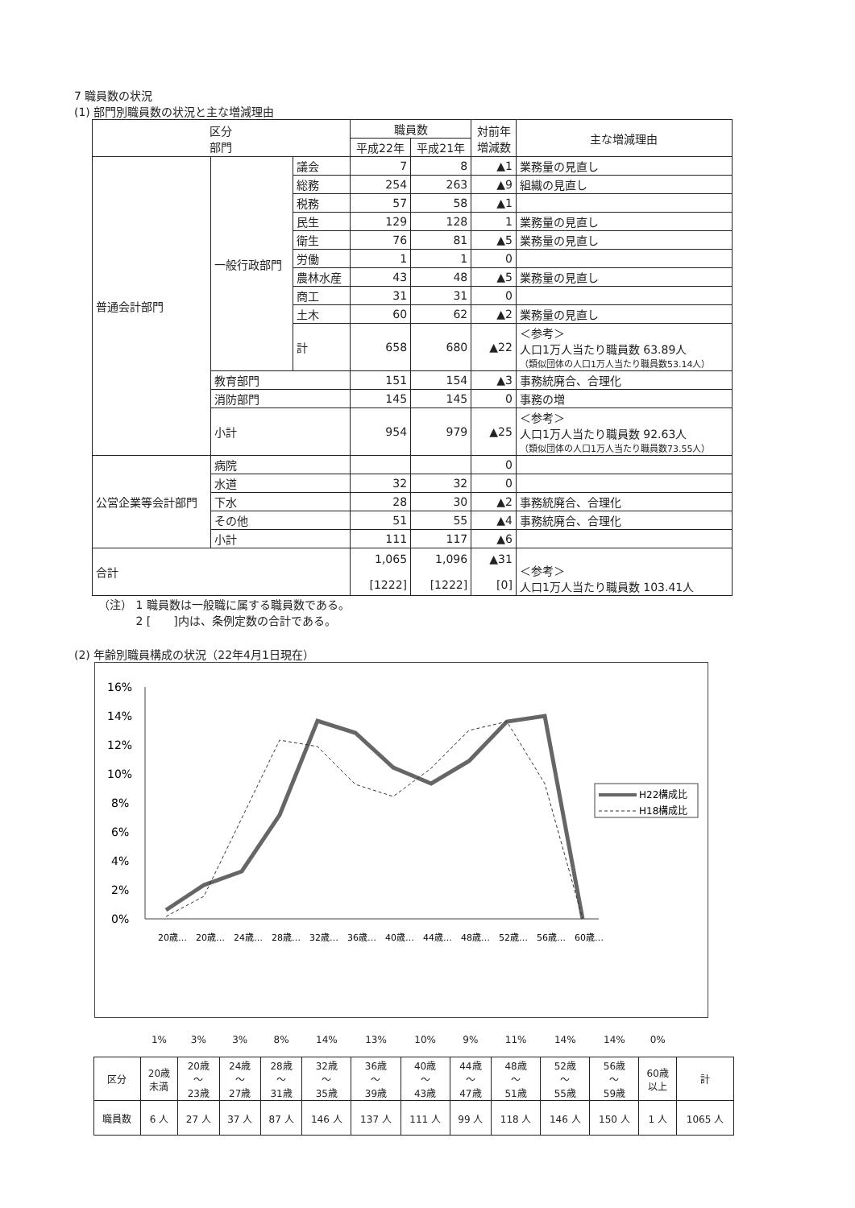7 職員数の状況
(1) 部門別職員数の状況と主な増減理由
| 区分 部門 | | | 職員数 | | 対前年 増減数 | 主な増減理由 |
| --- | --- | --- | --- | --- | --- | --- |
| | | | 平成22年 | 平成21年 | | |
| 普通会計部門 | 一般行政部門 | 議会 | 7 | 8 | ▲1 | 業務量の見直し |
| | | 総務 | 254 | 263 | ▲9 | 組織の見直し |
| | | 税務 | 57 | 58 | ▲1 | |
| | | 民生 | 129 | 128 | 1 | 業務量の見直し |
| | | 衛生 | 76 | 81 | ▲5 | 業務量の見直し |
| | | 労働 | 1 | 1 | 0 | |
| | | 農林水産 | 43 | 48 | ▲5 | 業務量の見直し |
| | | 商工 | 31 | 31 | 0 | |
| | | 土木 | 60 | 62 | ▲2 | 業務量の見直し |
| | | 計 | 658 | 680 | ▲22 | ＜参考＞ 人口1万人当たり職員数 63.89人 （類似団体の人口1万人当たり職員数53.14人） |
| | 教育部門 | | 151 | 154 | ▲3 | 事務統廃合、合理化 |
| | 消防部門 | | 145 | 145 | 0 | 事務の増 |
| | 小計 | | 954 | 979 | ▲25 | ＜参考＞ 人口1万人当たり職員数 92.63人 （類似団体の人口1万人当たり職員数73.55人） |
| 公営企業等会計部門 | 病院 | | | | 0 | |
| | 水道 | | 32 | 32 | 0 | |
| | 下水 | | 28 | 30 | ▲2 | 事務統廃合、合理化 |
| | その他 | | 51 | 55 | ▲4 | 事務統廃合、合理化 |
| | 小計 | | 111 | 117 | ▲6 | |
| 合計 | | | 1,065 [1222] | 1,096 [1222] | ▲31 [0] | ＜参考＞ 人口1万人当たり職員数 103.41人 |
（注） 1 職員数は一般職に属する職員数である。
　　　 2 [　　]内は、条例定数の合計である。
(2) 年齢別職員構成の状況（22年4月1日現在）
16%
14%
12%
10%
8%
6%
4%
2%
0%
20歳…
20歳…
24歳…
28歳…
32歳…
36歳…
40歳…
44歳…
48歳…
52歳…
56歳…
60歳…
H22構成比
H18構成比
| | 1% | 3% | 3% | 8% | 14% | 13% | 10% | 9% | 11% | 14% | 14% | 0% | |
| 区分 | 20歳 未満 | 20歳 ～ 23歳 | 24歳 ～ 27歳 | 28歳 ～ 31歳 | 32歳 ～ 35歳 | 36歳 ～ 39歳 | 40歳 ～ 43歳 | 44歳 ～ 47歳 | 48歳 ～ 51歳 | 52歳 ～ 55歳 | 56歳 ～ 59歳 | 60歳 以上 | 計 |
| 職員数 | 6 人 | 27 人 | 37 人 | 87 人 | 146 人 | 137 人 | 111 人 | 99 人 | 118 人 | 146 人 | 150 人 | 1 人 | 1065 人 |